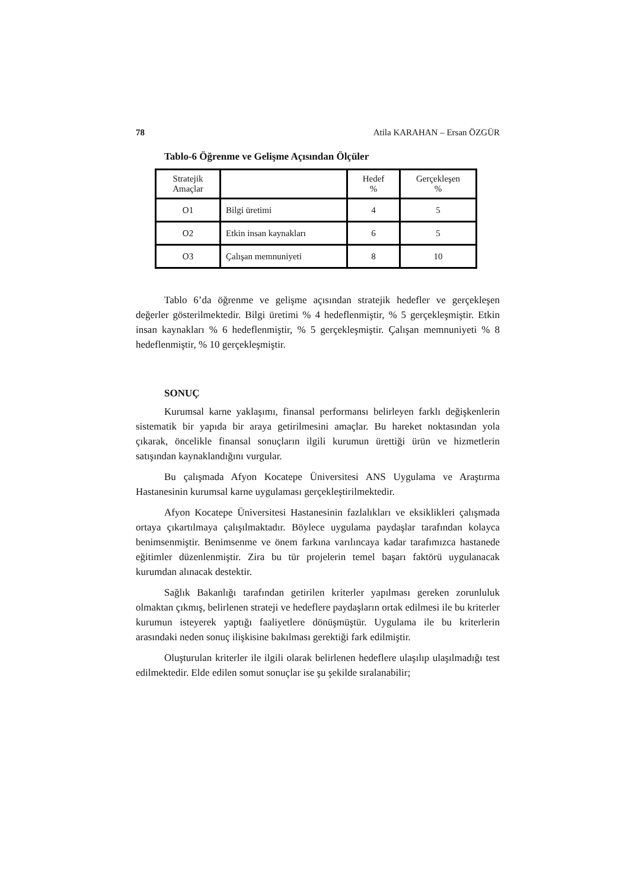78 Atila KARAHAN – Ersan ÖZGÜR
Tablo-6 Öğrenme ve Gelişme Açısından Ölçüler
| Stratejik Amaçlar | | Hedef % | Gerçekleşen % |
| O1 | Bilgi üretimi | 4 | 5 |
| O2 | Etkin insan kaynakları | 6 | 5 |
| O3 | Çalışan memnuniyeti | 8 | 10 |
Tablo 6’da öğrenme ve gelişme açısından stratejik hedefler ve gerçekleşen değerler gösterilmektedir. Bilgi üretimi % 4 hedeflenmiştir, % 5 gerçekleşmiştir. Etkin insan kaynakları % 6 hedeflenmiştir, % 5 gerçekleşmiştir. Çalışan memnuniyeti % 8 hedeflenmiştir, % 10 gerçekleşmiştir.
SONUÇ
Kurumsal karne yaklaşımı, finansal performansı belirleyen farklı değişkenlerin sistematik bir yapıda bir araya getirilmesini amaçlar. Bu hareket noktasından yola çıkarak, öncelikle finansal sonuçların ilgili kurumun ürettiği ürün ve hizmetlerin satışından kaynaklandığını vurgular.
Bu çalışmada Afyon Kocatepe Üniversitesi ANS Uygulama ve Araştırma Hastanesinin kurumsal karne uygulaması gerçekleştirilmektedir.
Afyon Kocatepe Üniversitesi Hastanesinin fazlalıkları ve eksiklikleri çalışmada ortaya çıkartılmaya çalışılmaktadır. Böylece uygulama paydaşlar tarafından kolayca benimsenmiştir. Benimsenme ve önem farkına varılıncaya kadar tarafımızca hastanede eğitimler düzenlenmiştir. Zira bu tür projelerin temel başarı faktörü uygulanacak kurumdan alınacak destektir.
Sağlık Bakanlığı tarafından getirilen kriterler yapılması gereken zorunluluk olmaktan çıkmış, belirlenen strateji ve hedeflere paydaşların ortak edilmesi ile bu kriterler kurumun isteyerek yaptığı faaliyetlere dönüşmüştür. Uygulama ile bu kriterlerin arasındaki neden sonuç ilişkisine bakılması gerektiği fark edilmiştir.
Oluşturulan kriterler ile ilgili olarak belirlenen hedeflere ulaşılıp ulaşılmadığı test edilmektedir. Elde edilen somut sonuçlar ise şu şekilde sıralanabilir;